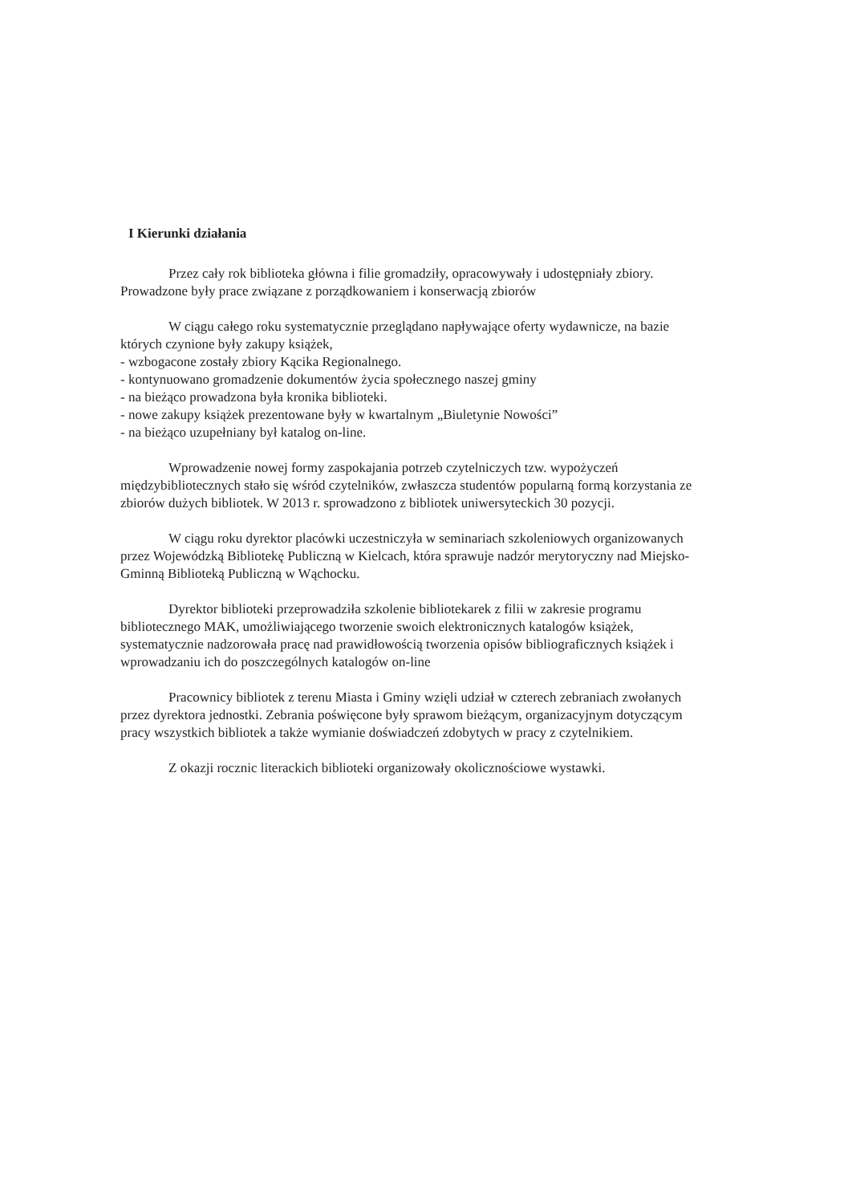I Kierunki działania
Przez cały rok biblioteka główna i filie gromadziły, opracowywały i udostępniały zbiory. Prowadzone były prace związane z porządkowaniem i konserwacją zbiorów
W ciągu całego roku systematycznie przeglądano napływające oferty wydawnicze, na bazie których czynione były zakupy książek,
- wzbogacone zostały zbiory Kącika Regionalnego.
- kontynuowano gromadzenie dokumentów życia społecznego naszej gminy
- na bieżąco prowadzona była kronika biblioteki.
- nowe zakupy książek prezentowane były w kwartalnym „Biuletynie Nowości”
- na bieżąco uzupełniany był katalog on-line.
Wprowadzenie nowej formy zaspokajania potrzeb czytelniczych tzw. wypożyczeń międzybibliotecznych stało się wśród czytelników, zwłaszcza studentów popularną formą korzystania ze zbiorów dużych bibliotek. W 2013 r. sprowadzono z bibliotek uniwersyteckich 30 pozycji.
W ciągu roku dyrektor placówki uczestniczyła w seminariach szkoleniowych organizowanych przez Wojewódzką Bibliotekę Publiczną w Kielcach, która sprawuje nadzór merytoryczny nad Miejsko-Gminną Biblioteką Publiczną w Wąchocku.
Dyrektor biblioteki przeprowadziła szkolenie bibliotekarek z filii w zakresie programu bibliotecznego MAK, umożliwiającego tworzenie swoich elektronicznych katalogów książek, systematycznie nadzorowała pracę nad prawidłowością tworzenia opisów bibliograficznych książek i wprowadzaniu ich do poszczególnych katalogów on-line
Pracownicy bibliotek z terenu Miasta i Gminy wzięli udział w czterech zebraniach zwołanych przez dyrektora jednostki. Zebrania poświęcone były sprawom bieżącym, organizacyjnym dotyczącym pracy wszystkich bibliotek a także wymianie doświadczeń zdobytych w pracy z czytelnikiem.
Z okazji rocznic literackich biblioteki organizowały okolicznościowe wystawki.